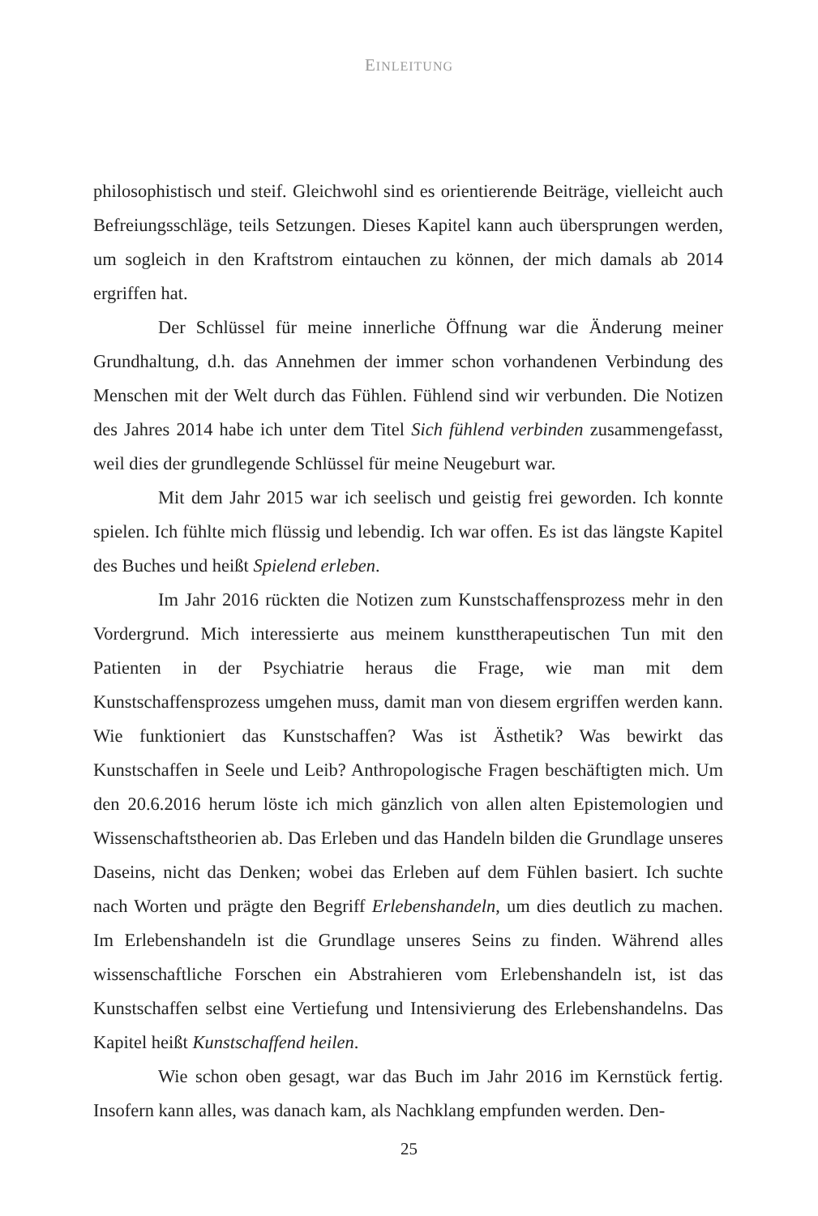EINLEITUNG
philosophistisch und steif. Gleichwohl sind es orientierende Beiträge, vielleicht auch Befreiungsschläge, teils Setzungen. Dieses Kapitel kann auch übersprungen werden, um sogleich in den Kraftstrom eintauchen zu können, der mich damals ab 2014 ergriffen hat.
Der Schlüssel für meine innerliche Öffnung war die Änderung meiner Grundhaltung, d.h. das Annehmen der immer schon vorhandenen Verbindung des Menschen mit der Welt durch das Fühlen. Fühlend sind wir verbunden. Die Notizen des Jahres 2014 habe ich unter dem Titel Sich fühlend verbinden zusammengefasst, weil dies der grundlegende Schlüssel für meine Neugeburt war.
Mit dem Jahr 2015 war ich seelisch und geistig frei geworden. Ich konnte spielen. Ich fühlte mich flüssig und lebendig. Ich war offen. Es ist das längste Kapitel des Buches und heißt Spielend erleben.
Im Jahr 2016 rückten die Notizen zum Kunstschaffensprozess mehr in den Vordergrund. Mich interessierte aus meinem kunsttherapeutischen Tun mit den Patienten in der Psychiatrie heraus die Frage, wie man mit dem Kunstschaffensprozess umgehen muss, damit man von diesem ergriffen werden kann. Wie funktioniert das Kunstschaffen? Was ist Ästhetik? Was bewirkt das Kunstschaffen in Seele und Leib? Anthropologische Fragen beschäftigten mich. Um den 20.6.2016 herum löste ich mich gänzlich von allen alten Epistemologien und Wissenschaftstheorien ab. Das Erleben und das Handeln bilden die Grundlage unseres Daseins, nicht das Denken; wobei das Erleben auf dem Fühlen basiert. Ich suchte nach Worten und prägte den Begriff Erlebenshandeln, um dies deutlich zu machen. Im Erlebenshandeln ist die Grundlage unseres Seins zu finden. Während alles wissenschaftliche Forschen ein Abstrahieren vom Erlebenshandeln ist, ist das Kunstschaffen selbst eine Vertiefung und Intensivierung des Erlebenshandelns. Das Kapitel heißt Kunstschaffend heilen.
Wie schon oben gesagt, war das Buch im Jahr 2016 im Kernstück fertig. Insofern kann alles, was danach kam, als Nachklang empfunden werden. Den-
25